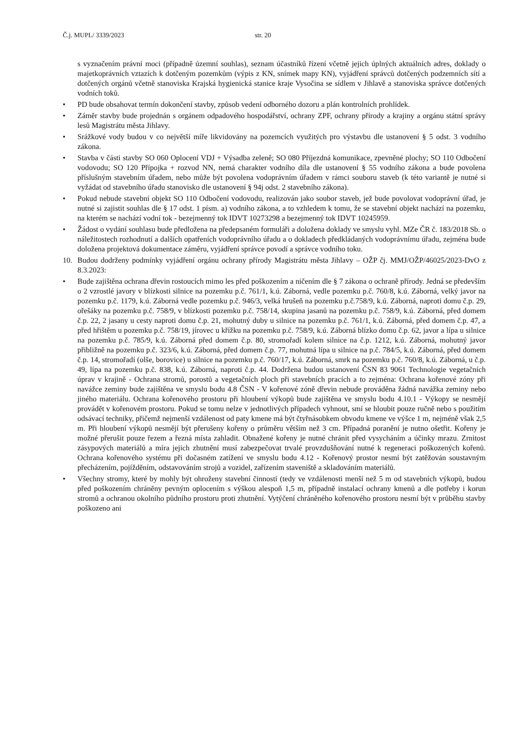Č.j. MUPL/ 3339/2023 str. 20
s vyznačením právní moci (případně územní souhlas), seznam účastníků řízení včetně jejich úplných aktuálních adres, doklady o majetkoprávních vztazích k dotčeným pozemkům (výpis z KN, snímek mapy KN), vyjádření správců dotčených podzemních sítí a dotčených orgánů včetně stanoviska Krajská hygienická stanice kraje Vysočina se sídlem v Jihlavě a stanoviska správce dotčených vodních toků.
• PD bude obsahovat termín dokončení stavby, způsob vedení odborného dozoru a plán kontrolních prohlídek.
• Záměr stavby bude projednán s orgánem odpadového hospodářství, ochrany ZPF, ochrany přírody a krajiny a orgánu státní správy lesů Magistrátu města Jihlavy.
• Srážkové vody budou v co největší míře likvidovány na pozemcích využitých pro výstavbu dle ustanovení § 5 odst. 3 vodního zákona.
• Stavba v části stavby SO 060 Oplocení VDJ + Výsadba zeleně; SO 080 Příjezdná komunikace, zpevněné plochy; SO 110 Odbočení vodovodu; SO 120 Přípojka + rozvod NN, nemá charakter vodního díla dle ustanovení § 55 vodního zákona a bude povolena příslušným stavebním úřadem, nebo může být povolena vodoprávním úřadem v rámci souboru staveb (k této variantě je nutné si vyžádat od stavebního úřadu stanovisko dle ustanovení § 94j odst. 2 stavebního zákona).
• Pokud nebude stavební objekt SO 110 Odbočení vodovodu, realizován jako soubor staveb, jež bude povolovat vodoprávní úřad, je nutné si zajistit souhlas dle § 17 odst. 1 písm. a) vodního zákona, a to vzhledem k tomu, že se stavební objekt nachází na pozemku, na kterém se nachází vodní tok - bezejmenný tok IDVT 10273298 a bezejmenný tok IDVT 10245959.
• Žádost o vydání souhlasu bude předložena na předepsaném formuláři a doložena doklady ve smyslu vyhl. MZe ČR č. 183/2018 Sb. o náležitostech rozhodnutí a dalších opatřeních vodoprávního úřadu a o dokladech předkládaných vodoprávnímu úřadu, zejména bude doložena projektová dokumentace záměru, vyjádření správce povodí a správce vodního toku.
10. Budou dodrženy podmínky vyjádření orgánu ochrany přírody Magistrátu města Jihlavy – OŽP čj. MMJ/OŽP/46025/2023-DvO z 8.3.2023:
• Bude zajištěna ochrana dřevin rostoucích mimo les před poškozením a ničením dle § 7 zákona o ochraně přírody. Jedná se především o 2 vzrostlé javory v blízkosti silnice na pozemku p.č. 761/1, k.ú. Záborná, vedle pozemku p.č. 760/8, k.ú. Záborná, velký javor na pozemku p.č. 1179, k.ú. Záborná vedle pozemku p.č. 946/3, velká hrušeň na pozemku p.č.758/9, k.ú. Záborná, naproti domu č.p. 29, ořešáky na pozemku p.č. 758/9, v blízkosti pozemku p.č. 758/14, skupina jasanů na pozemku p.č. 758/9, k.ú. Záborná, před domem č.p. 22, 2 jasany u cesty naproti domu č.p. 21, mohutný duby u silnice na pozemku p.č. 761/1, k.ú. Záborná, před domem č.p. 47, a před hřištěm u pozemku p.č. 758/19, jírovec u křížku na pozemku p.č. 758/9, k.ú. Záborná blízko domu č.p. 62, javor a lípa u silnice na pozemku p.č. 785/9, k.ú. Záborná před domem č.p. 80, stromořadí kolem silnice na č.p. 1212, k.ú. Záborná, mohutný javor přibližně na pozemku p.č. 323/6, k.ú. Záborná, před domem č.p. 77, mohutná lípa u silnice na p.č. 784/5, k.ú. Záborná, před domem č.p. 14, stromořadí (olše, borovice) u silnice na pozemku p.č. 760/17, k.ú. Záborná, smrk na pozemku p.č. 760/8, k.ú. Záborná, u č.p. 49, lípa na pozemku p.č. 838, k.ú. Záborná, naproti č.p. 44. Dodržena budou ustanovení ČSN 83 9061 Technologie vegetačních úprav v krajině - Ochrana stromů, porostů a vegetačních ploch při stavebních pracích a to zejména: Ochrana kořenové zóny při navážce zeminy bude zajištěna ve smyslu bodu 4.8 ČSN - V kořenové zóně dřevin nebude prováděna žádná navážka zeminy nebo jiného materiálu. Ochrana kořenového prostoru při hloubení výkopů bude zajištěna ve smyslu bodu 4.10.1 - Výkopy se nesmějí provádět v kořenovém prostoru. Pokud se tomu nelze v jednotlivých případech vyhnout, smí se hloubit pouze ručně nebo s použitím odsávací techniky, přičemž nejmenší vzdálenost od paty kmene má být čtyřnásobkem obvodu kmene ve výšce 1 m, nejméně však 2,5 m. Při hloubení výkopů nesmějí být přerušeny kořeny o průměru větším než 3 cm. Případná poranění je nutno ošetřit. Kořeny je možné přerušit pouze řezem a řezná místa zahladit. Obnažené kořeny je nutné chránit před vysycháním a účinky mrazu. Zrnitost zásypových materiálů a míra jejich zhutnění musí zabezpečovat trvalé provzdušňování nutné k regeneraci poškozených kořenů. Ochrana kořenového systému při dočasném zatížení ve smyslu bodu 4.12 - Kořenový prostor nesmí být zatěžován soustavným přecházením, pojížděním, odstavováním strojů a vozidel, zařízením staveniště a skladováním materiálů.
• Všechny stromy, které by mohly být ohroženy stavební činností (tedy ve vzdálenosti menší než 5 m od stavebních výkopů, budou před poškozením chráněny pevným oplocením s výškou alespoň 1,5 m, případně instalací ochrany kmenů a dle potřeby i korun stromů a ochranou okolního půdního prostoru proti zhutnění. Vytýčení chráněného kořenového prostoru nesmí být v průběhu stavby poškozeno ani